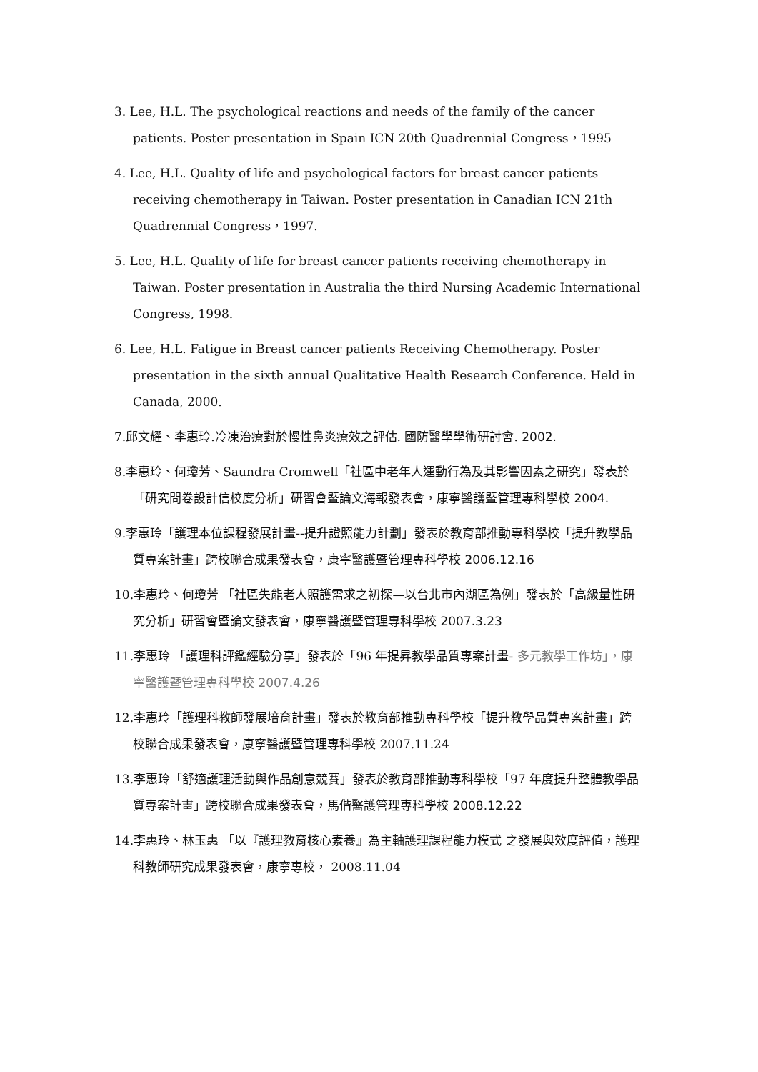3. Lee, H.L. The psychological reactions and needs of the family of the cancer patients. Poster presentation in Spain ICN 20th Quadrennial Congress，1995
4. Lee, H.L. Quality of life and psychological factors for breast cancer patients receiving chemotherapy in Taiwan. Poster presentation in Canadian ICN 21th Quadrennial Congress，1997.
5. Lee, H.L. Quality of life for breast cancer patients receiving chemotherapy in Taiwan. Poster presentation in Australia the third Nursing Academic International Congress, 1998.
6. Lee, H.L. Fatigue in Breast cancer patients Receiving Chemotherapy. Poster presentation in the sixth annual Qualitative Health Research Conference. Held in Canada, 2000.
7.邱文耀、李惠玲.冷凍治療對於慢性鼻炎療效之評估. 國防醫學學術研討會. 2002.
8.李惠玲、何瓊芳、Saundra Cromwell「社區中老年人運動行為及其影響因素之研究」發表於「研究問卷設計信校度分析」研習會暨論文海報發表會，康寧醫護暨管理專科學校 2004.
9.李惠玲「護理本位課程發展計畫--提升證照能力計劃」發表於教育部推動專科學校「提升教學品質專案計畫」跨校聯合成果發表會，康寧醫護暨管理專科學校 2006.12.16
10.李惠玲、何瓊芳 「社區失能老人照護需求之初探—以台北市內湖區為例」發表於「高級量性研究分析」研習會暨論文發表會，康寧醫護暨管理專科學校 2007.3.23
11.李惠玲 「護理科評鑑經驗分享」發表於「96 年提昇教學品質專案計畫- 多元教學工作坊」，康寧醫護暨管理專科學校 2007.4.26
12.李惠玲「護理科教師發展培育計畫」發表於教育部推動專科學校「提升教學品質專案計畫」跨校聯合成果發表會，康寧醫護暨管理專科學校 2007.11.24
13.李惠玲「舒適護理活動與作品創意競賽」發表於教育部推動專科學校「97 年度提升整體教學品質專案計畫」跨校聯合成果發表會，馬偕醫護管理專科學校 2008.12.22
14.李惠玲、林玉惠 「以『護理教育核心素養』為主軸護理課程能力模式 之發展與效度評值，護理科教師研究成果發表會，康寧專校， 2008.11.04